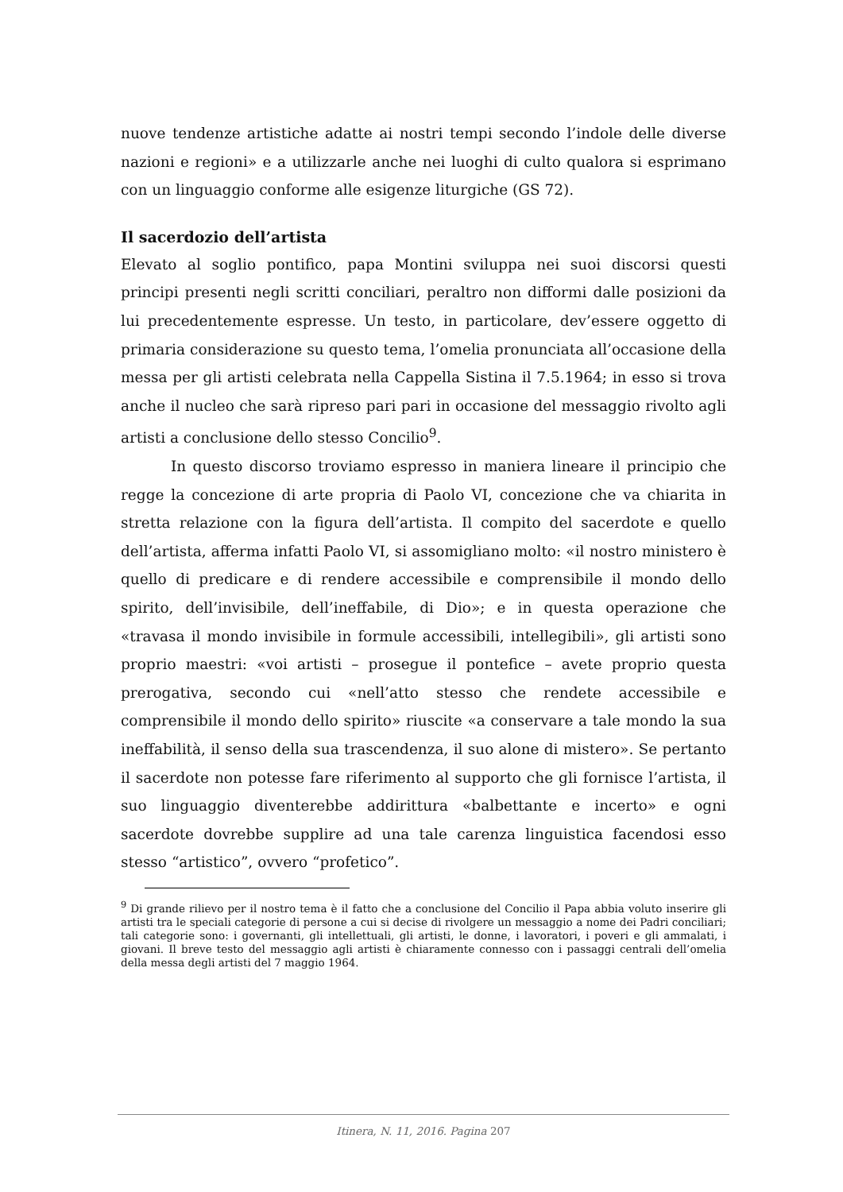nuove tendenze artistiche adatte ai nostri tempi secondo l’indole delle diverse nazioni e regioni» e a utilizzarle anche nei luoghi di culto qualora si esprimano con un linguaggio conforme alle esigenze liturgiche (GS 72).
Il sacerdozio dell’artista
Elevato al soglio pontifico, papa Montini sviluppa nei suoi discorsi questi principi presenti negli scritti conciliari, peraltro non difformi dalle posizioni da lui precedentemente espresse. Un testo, in particolare, dev’essere oggetto di primaria considerazione su questo tema, l’omelia pronunciata all’occasione della messa per gli artisti celebrata nella Cappella Sistina il 7.5.1964; in esso si trova anche il nucleo che sarà ripreso pari pari in occasione del messaggio rivolto agli artisti a conclusione dello stesso Concilio<sup>9</sup>.
In questo discorso troviamo espresso in maniera lineare il principio che regge la concezione di arte propria di Paolo VI, concezione che va chiarita in stretta relazione con la figura dell’artista. Il compito del sacerdote e quello dell’artista, afferma infatti Paolo VI, si assomigliano molto: «il nostro ministero è quello di predicare e di rendere accessibile e comprensibile il mondo dello spirito, dell’invisibile, dell’ineffabile, di Dio»; e in questa operazione che «travasa il mondo invisibile in formule accessibili, intellegibili», gli artisti sono proprio maestri: «voi artisti – prosegue il pontefice – avete proprio questa prerogativa, secondo cui «nell’atto stesso che rendete accessibile e comprensibile il mondo dello spirito» riuscite «a conservare a tale mondo la sua ineffabilità, il senso della sua trascendenza, il suo alone di mistero». Se pertanto il sacerdote non potesse fare riferimento al supporto che gli fornisce l’artista, il suo linguaggio diventerebbe addirittura «balbettante e incerto» e ogni sacerdote dovrebbe supplire ad una tale carenza linguistica facendosi esso stesso “artistico”, ovvero “profetico”.
<sup>9</sup> Di grande rilievo per il nostro tema è il fatto che a conclusione del Concilio il Papa abbia voluto inserire gli artisti tra le speciali categorie di persone a cui si decise di rivolgere un messaggio a nome dei Padri conciliari; tali categorie sono: i governanti, gli intellettuali, gli artisti, le donne, i lavoratori, i poveri e gli ammalati, i giovani. Il breve testo del messaggio agli artisti è chiaramente connesso con i passaggi centrali dell’omelia della messa degli artisti del 7 maggio 1964.
Itinera, N. 11, 2016. Pagina 207